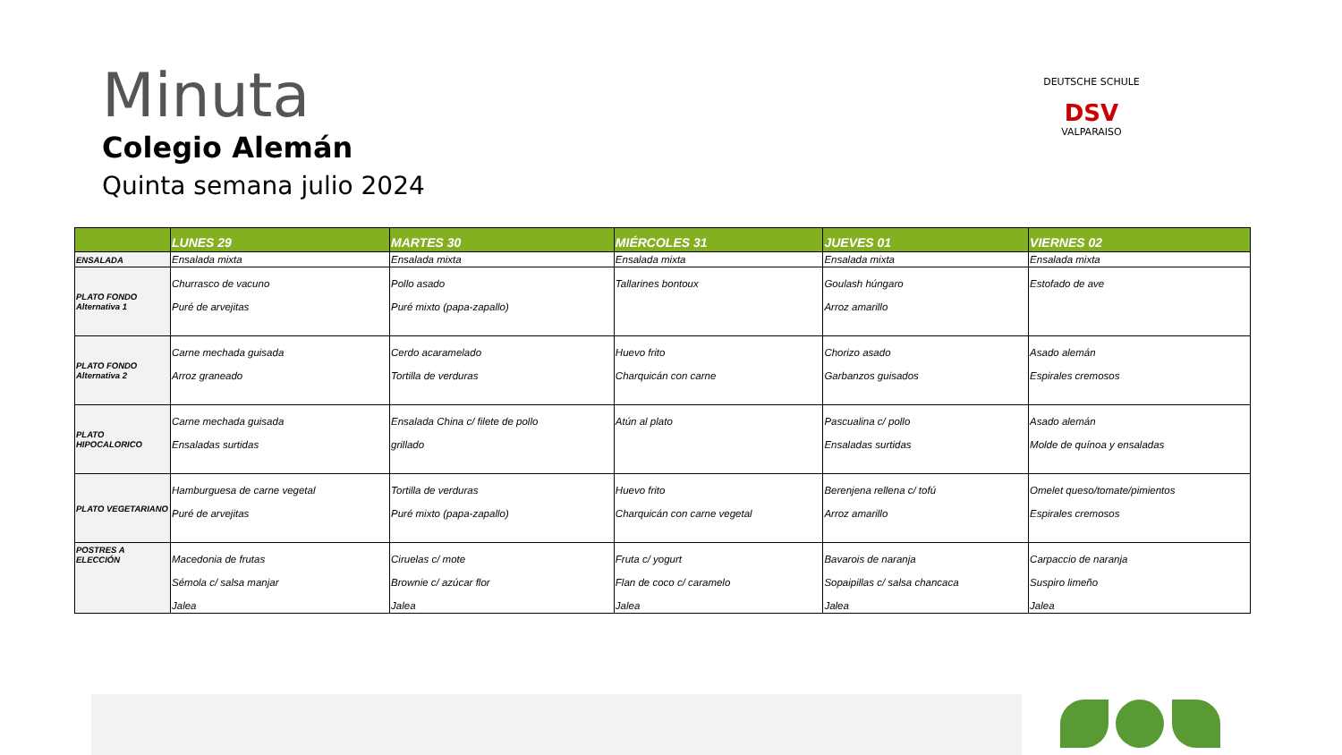Minuta
Colegio Alemán
Quinta semana julio 2024
DEUTSCHE SCHULE
DSV
VALPARAISO
| | LUNES 29 | MARTES 30 | MIÉRCOLES 31 | JUEVES 01 | VIERNES 02 |
| --- | --- | --- | --- | --- | --- |
| ENSALADA | Ensalada mixta | Ensalada mixta | Ensalada mixta | Ensalada mixta | Ensalada mixta |
| PLATO FONDO Alternativa 1 | Churrasco de vacuno Puré de arvejitas | Pollo asado Puré mixto (papa-zapallo) | Tallarines bontoux | Goulash húngaro Arroz amarillo | Estofado de ave |
| PLATO FONDO Alternativa 2 | Carne mechada guisada Arroz graneado | Cerdo acaramelado Tortilla de verduras | Huevo frito Charquicán con carne | Chorizo asado Garbanzos guisados | Asado alemán Espirales cremosos |
| PLATO HIPOCALORICO | Carne mechada guisada Ensaladas surtidas | Ensalada China c/ filete de pollo grillado | Atún al plato | Pascualina c/ pollo Ensaladas surtidas | Asado alemán Molde de quínoa y ensaladas |
| PLATO VEGETARIANO | Hamburguesa de carne vegetal Puré de arvejitas | Tortilla de verduras Puré mixto (papa-zapallo) | Huevo frito Charquicán con carne vegetal | Berenjena rellena c/ tofú Arroz amarillo | Omelet queso/tomate/pimientos Espirales cremosos |
| POSTRES A ELECCIÓN | Macedonia de frutas Sémola c/ salsa manjar Jalea | Ciruelas c/ mote Brownie c/ azúcar flor Jalea | Fruta c/ yogurt Flan de coco c/ caramelo Jalea | Bavarois de naranja Sopaipillas c/ salsa chancaca Jalea | Carpaccio de naranja Suspiro limeño Jalea |